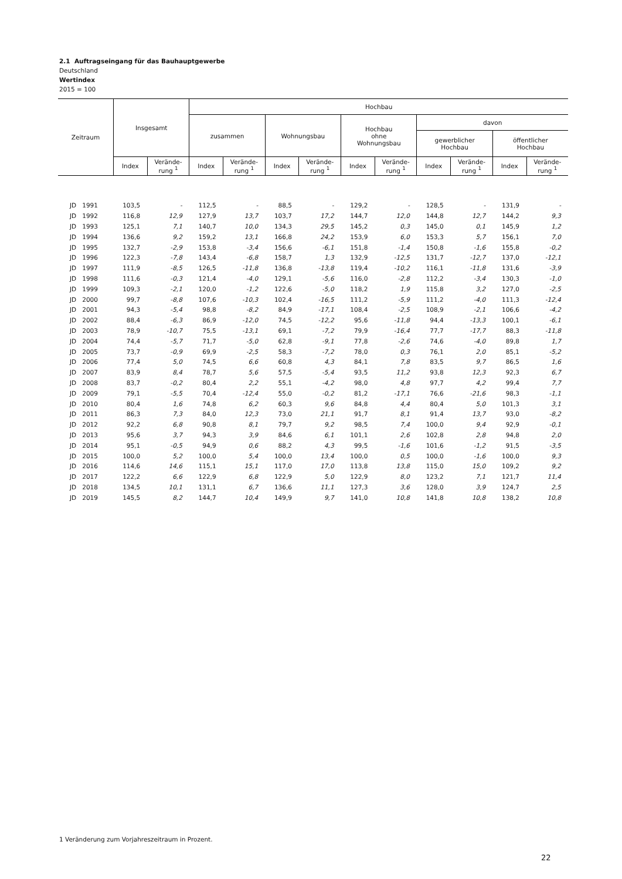2.1 Auftragseingang für das Bauhauptgewerbe
Deutschland
Wertindex
2015 = 100
| Zeitraum | Insgesamt | | Hochbau | | | | | | | | | |
| --- | --- | --- | --- | --- | --- | --- | --- | --- | --- | --- | --- | --- |
| | | | zusammen | | Wohnungsbau | | Hochbau ohne Wohnungsbau | | davon | | | |
| | | | | | | | | | gewerblicher Hochbau | | öffentlicher Hochbau | |
| | Index | Verände- rung <sup>1</sup> | Index | Verände- rung <sup>1</sup> | Index | Verände- rung <sup>1</sup> | Index | Verände- rung <sup>1</sup> | Index | Verände- rung <sup>1</sup> | Index | Verände- rung <sup>1</sup> |
| JD 1991 | 103,5 | - | 112,5 | - | 88,5 | - | 129,2 | - | 128,5 | - | 131,9 | - |
| JD 1992 | 116,8 | 12,9 | 127,9 | 13,7 | 103,7 | 17,2 | 144,7 | 12,0 | 144,8 | 12,7 | 144,2 | 9,3 |
| JD 1993 | 125,1 | 7,1 | 140,7 | 10,0 | 134,3 | 29,5 | 145,2 | 0,3 | 145,0 | 0,1 | 145,9 | 1,2 |
| JD 1994 | 136,6 | 9,2 | 159,2 | 13,1 | 166,8 | 24,2 | 153,9 | 6,0 | 153,3 | 5,7 | 156,1 | 7,0 |
| JD 1995 | 132,7 | -2,9 | 153,8 | -3,4 | 156,6 | -6,1 | 151,8 | -1,4 | 150,8 | -1,6 | 155,8 | -0,2 |
| JD 1996 | 122,3 | -7,8 | 143,4 | -6,8 | 158,7 | 1,3 | 132,9 | -12,5 | 131,7 | -12,7 | 137,0 | -12,1 |
| JD 1997 | 111,9 | -8,5 | 126,5 | -11,8 | 136,8 | -13,8 | 119,4 | -10,2 | 116,1 | -11,8 | 131,6 | -3,9 |
| JD 1998 | 111,6 | -0,3 | 121,4 | -4,0 | 129,1 | -5,6 | 116,0 | -2,8 | 112,2 | -3,4 | 130,3 | -1,0 |
| JD 1999 | 109,3 | -2,1 | 120,0 | -1,2 | 122,6 | -5,0 | 118,2 | 1,9 | 115,8 | 3,2 | 127,0 | -2,5 |
| JD 2000 | 99,7 | -8,8 | 107,6 | -10,3 | 102,4 | -16,5 | 111,2 | -5,9 | 111,2 | -4,0 | 111,3 | -12,4 |
| JD 2001 | 94,3 | -5,4 | 98,8 | -8,2 | 84,9 | -17,1 | 108,4 | -2,5 | 108,9 | -2,1 | 106,6 | -4,2 |
| JD 2002 | 88,4 | -6,3 | 86,9 | -12,0 | 74,5 | -12,2 | 95,6 | -11,8 | 94,4 | -13,3 | 100,1 | -6,1 |
| JD 2003 | 78,9 | -10,7 | 75,5 | -13,1 | 69,1 | -7,2 | 79,9 | -16,4 | 77,7 | -17,7 | 88,3 | -11,8 |
| JD 2004 | 74,4 | -5,7 | 71,7 | -5,0 | 62,8 | -9,1 | 77,8 | -2,6 | 74,6 | -4,0 | 89,8 | 1,7 |
| JD 2005 | 73,7 | -0,9 | 69,9 | -2,5 | 58,3 | -7,2 | 78,0 | 0,3 | 76,1 | 2,0 | 85,1 | -5,2 |
| JD 2006 | 77,4 | 5,0 | 74,5 | 6,6 | 60,8 | 4,3 | 84,1 | 7,8 | 83,5 | 9,7 | 86,5 | 1,6 |
| JD 2007 | 83,9 | 8,4 | 78,7 | 5,6 | 57,5 | -5,4 | 93,5 | 11,2 | 93,8 | 12,3 | 92,3 | 6,7 |
| JD 2008 | 83,7 | -0,2 | 80,4 | 2,2 | 55,1 | -4,2 | 98,0 | 4,8 | 97,7 | 4,2 | 99,4 | 7,7 |
| JD 2009 | 79,1 | -5,5 | 70,4 | -12,4 | 55,0 | -0,2 | 81,2 | -17,1 | 76,6 | -21,6 | 98,3 | -1,1 |
| JD 2010 | 80,4 | 1,6 | 74,8 | 6,2 | 60,3 | 9,6 | 84,8 | 4,4 | 80,4 | 5,0 | 101,3 | 3,1 |
| JD 2011 | 86,3 | 7,3 | 84,0 | 12,3 | 73,0 | 21,1 | 91,7 | 8,1 | 91,4 | 13,7 | 93,0 | -8,2 |
| JD 2012 | 92,2 | 6,8 | 90,8 | 8,1 | 79,7 | 9,2 | 98,5 | 7,4 | 100,0 | 9,4 | 92,9 | -0,1 |
| JD 2013 | 95,6 | 3,7 | 94,3 | 3,9 | 84,6 | 6,1 | 101,1 | 2,6 | 102,8 | 2,8 | 94,8 | 2,0 |
| JD 2014 | 95,1 | -0,5 | 94,9 | 0,6 | 88,2 | 4,3 | 99,5 | -1,6 | 101,6 | -1,2 | 91,5 | -3,5 |
| JD 2015 | 100,0 | 5,2 | 100,0 | 5,4 | 100,0 | 13,4 | 100,0 | 0,5 | 100,0 | -1,6 | 100,0 | 9,3 |
| JD 2016 | 114,6 | 14,6 | 115,1 | 15,1 | 117,0 | 17,0 | 113,8 | 13,8 | 115,0 | 15,0 | 109,2 | 9,2 |
| JD 2017 | 122,2 | 6,6 | 122,9 | 6,8 | 122,9 | 5,0 | 122,9 | 8,0 | 123,2 | 7,1 | 121,7 | 11,4 |
| JD 2018 | 134,5 | 10,1 | 131,1 | 6,7 | 136,6 | 11,1 | 127,3 | 3,6 | 128,0 | 3,9 | 124,7 | 2,5 |
| JD 2019 | 145,5 | 8,2 | 144,7 | 10,4 | 149,9 | 9,7 | 141,0 | 10,8 | 141,8 | 10,8 | 138,2 | 10,8 |
1 Veränderung zum Vorjahreszeitraum in Prozent.
22